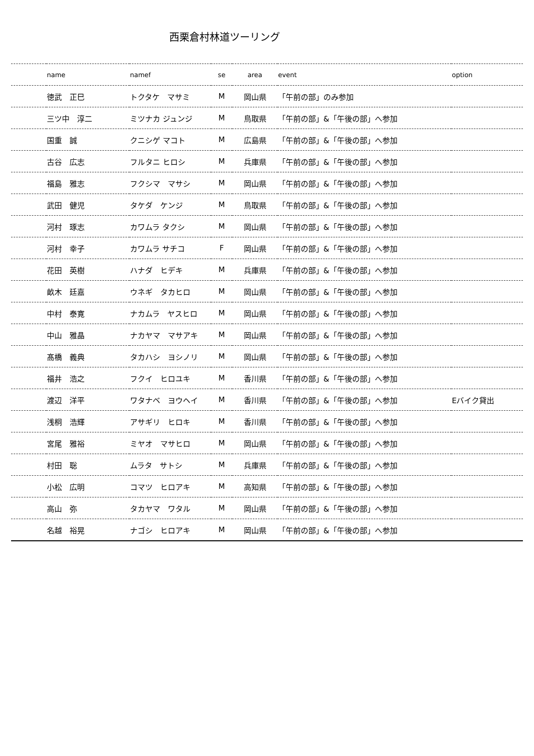西栗倉村林道ツーリング
| | name | namef | se | area | event | option |
| --- | --- | --- | --- | --- | --- | --- |
| | 徳武 正巳 | トクタケ マサミ | M | 岡山県 | 「午前の部」のみ参加 | |
| | 三ツ中 淳二 | ミツナカ ジュンジ | M | 鳥取県 | 「午前の部」&「午後の部」へ参加 | |
| | 国重 誠 | クニシゲ マコト | M | 広島県 | 「午前の部」&「午後の部」へ参加 | |
| | 古谷 広志 | フルタニ ヒロシ | M | 兵庫県 | 「午前の部」&「午後の部」へ参加 | |
| | 福島 雅志 | フクシマ マサシ | M | 岡山県 | 「午前の部」&「午後の部」へ参加 | |
| | 武田 健児 | タケダ ケンジ | M | 鳥取県 | 「午前の部」&「午後の部」へ参加 | |
| | 河村 琢志 | カワムラ タクシ | M | 岡山県 | 「午前の部」&「午後の部」へ参加 | |
| | 河村 幸子 | カワムラ サチコ | F | 岡山県 | 「午前の部」&「午後の部」へ参加 | |
| | 花田 英樹 | ハナダ ヒデキ | M | 兵庫県 | 「午前の部」&「午後の部」へ参加 | |
| | 畝木 廷嘉 | ウネギ タカヒロ | M | 岡山県 | 「午前の部」&「午後の部」へ参加 | |
| | 中村 泰寛 | ナカムラ ヤスヒロ | M | 岡山県 | 「午前の部」&「午後の部」へ参加 | |
| | 中山 雅晶 | ナカヤマ マサアキ | M | 岡山県 | 「午前の部」&「午後の部」へ参加 | |
| | 髙橋 義典 | タカハシ ヨシノリ | M | 岡山県 | 「午前の部」&「午後の部」へ参加 | |
| | 福井 浩之 | フクイ ヒロユキ | M | 香川県 | 「午前の部」&「午後の部」へ参加 | |
| | 渡辺 洋平 | ワタナベ ヨウヘイ | M | 香川県 | 「午前の部」&「午後の部」へ参加 | Eバイク貸出 |
| | 浅桐 浩輝 | アサギリ ヒロキ | M | 香川県 | 「午前の部」&「午後の部」へ参加 | |
| | 宮尾 雅裕 | ミヤオ マサヒロ | M | 岡山県 | 「午前の部」&「午後の部」へ参加 | |
| | 村田 聡 | ムラタ サトシ | M | 兵庫県 | 「午前の部」&「午後の部」へ参加 | |
| | 小松 広明 | コマツ ヒロアキ | M | 高知県 | 「午前の部」&「午後の部」へ参加 | |
| | 高山 弥 | タカヤマ ワタル | M | 岡山県 | 「午前の部」&「午後の部」へ参加 | |
| | 名越 裕晃 | ナゴシ ヒロアキ | M | 岡山県 | 「午前の部」&「午後の部」へ参加 | |